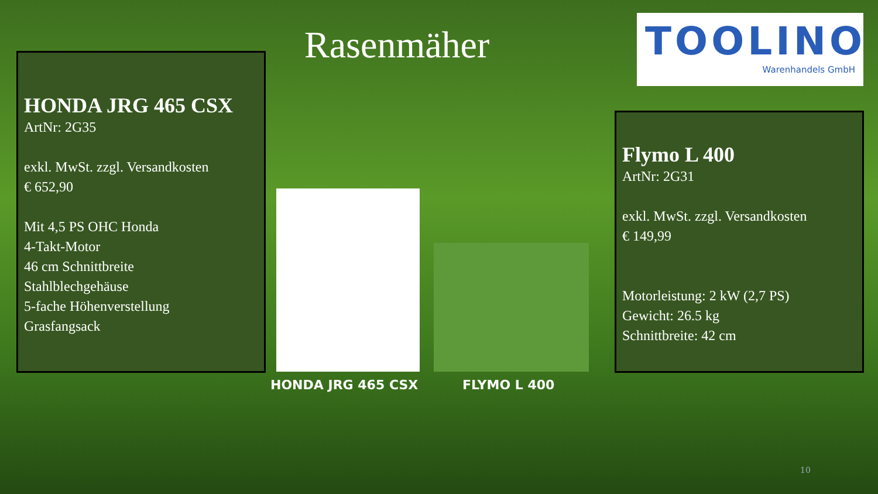Rasenmäher
TOOLINO
Warenhandels GmbH
HONDA JRG 465 CSX
ArtNr: 2G35
exkl. MwSt. zzgl. Versandkosten
€ 652,90
Mit 4,5 PS OHC Honda
4-Takt-Motor
46 cm Schnittbreite
Stahlblechgehäuse
5-fache Höhenverstellung
Grasfangsack
HONDA JRG 465 CSX FLYMO L 400
Flymo L 400
ArtNr: 2G31
exkl. MwSt. zzgl. Versandkosten
€ 149,99
Motorleistung: 2 kW (2,7 PS)
Gewicht: 26.5 kg
Schnittbreite: 42 cm
10